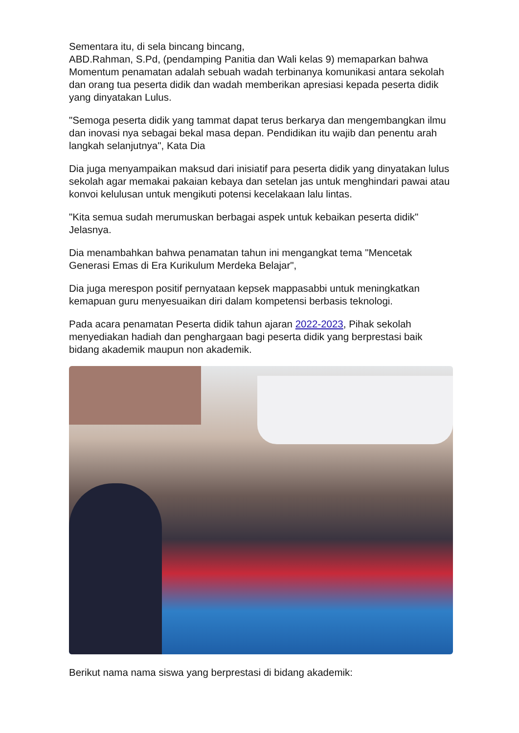Sementara itu, di sela bincang bincang,
ABD.Rahman, S.Pd, (pendamping Panitia dan Wali kelas 9) memaparkan bahwa Momentum penamatan adalah sebuah wadah terbinanya komunikasi antara sekolah dan orang tua peserta didik dan wadah memberikan apresiasi kepada peserta didik yang dinyatakan Lulus.
"Semoga peserta didik yang tammat dapat terus berkarya dan mengembangkan ilmu dan inovasi nya sebagai bekal masa depan. Pendidikan itu wajib dan penentu arah langkah selanjutnya", Kata Dia
Dia juga menyampaikan maksud dari inisiatif para peserta didik yang dinyatakan lulus sekolah agar memakai pakaian kebaya dan setelan jas untuk menghindari pawai atau konvoi kelulusan untuk mengikuti potensi kecelakaan lalu lintas.
"Kita semua sudah merumuskan berbagai aspek untuk kebaikan peserta didik" Jelasnya.
Dia menambahkan bahwa penamatan tahun ini mengangkat tema "Mencetak Generasi Emas di Era Kurikulum Merdeka Belajar",
Dia juga merespon positif pernyataan kepsek mappasabbi untuk meningkatkan kemapuan guru menyesuaikan diri dalam kompetensi berbasis teknologi.
Pada acara penamatan Peserta didik tahun ajaran 2022-2023, Pihak sekolah menyediakan hadiah dan penghargaan bagi peserta didik yang berprestasi baik bidang akademik maupun non akademik.
Berikut nama nama siswa yang berprestasi di bidang akademik: